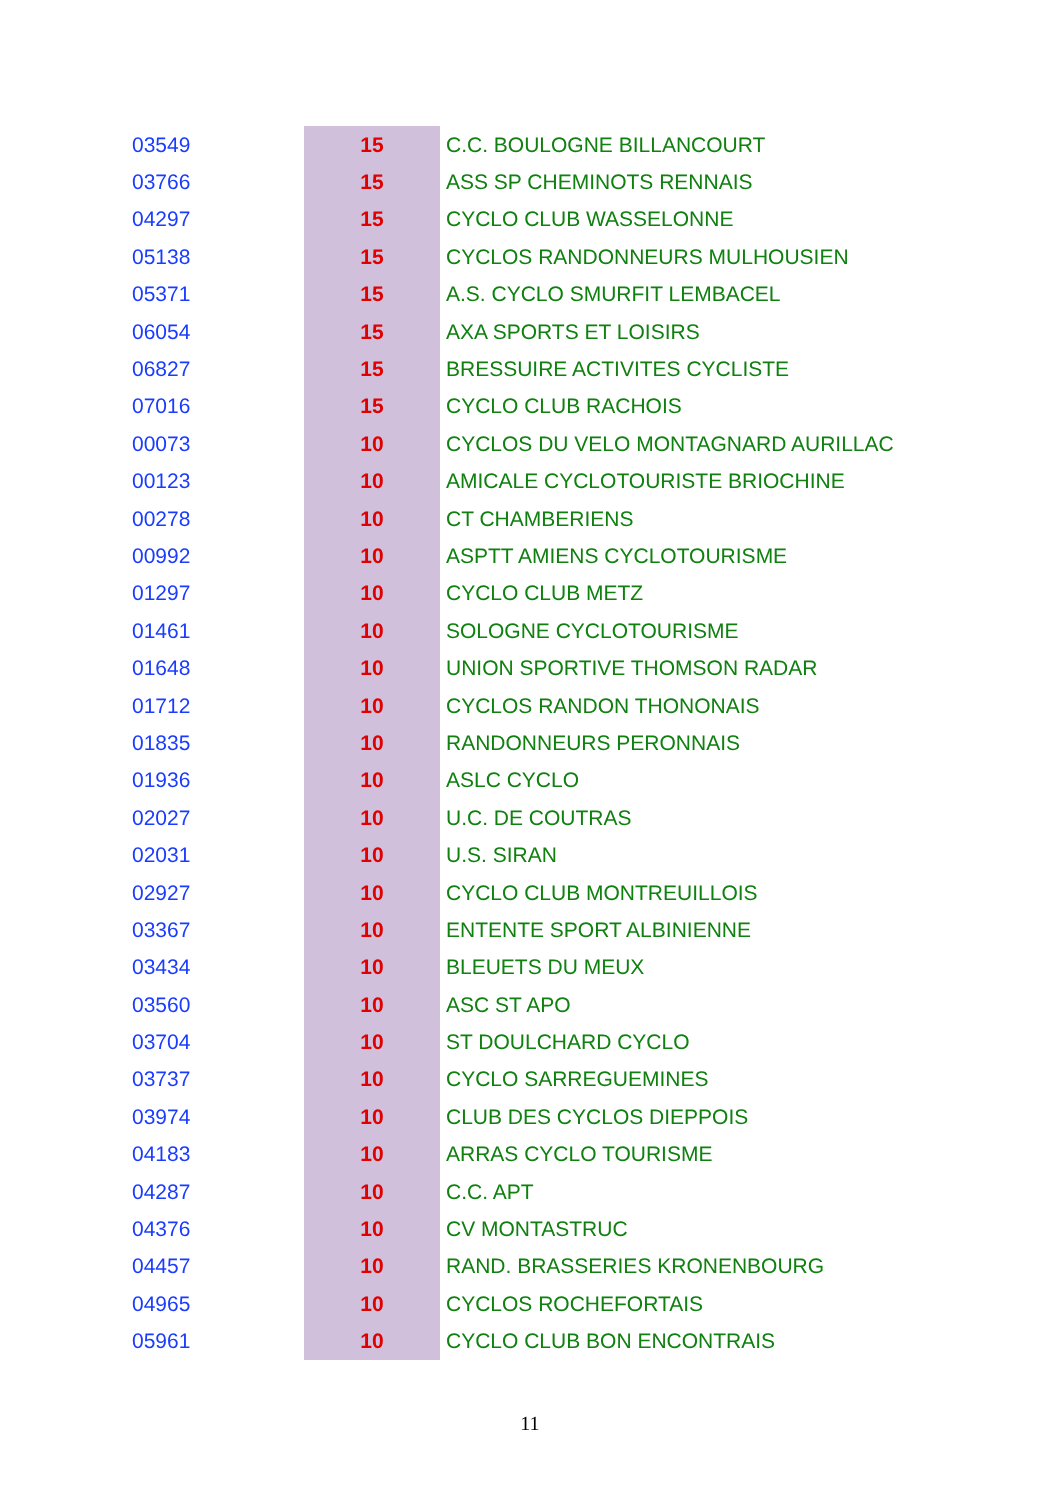| 03549 | 15 | C.C. BOULOGNE BILLANCOURT |
| 03766 | 15 | ASS SP CHEMINOTS RENNAIS |
| 04297 | 15 | CYCLO CLUB WASSELONNE |
| 05138 | 15 | CYCLOS RANDONNEURS MULHOUSIEN |
| 05371 | 15 | A.S. CYCLO SMURFIT LEMBACEL |
| 06054 | 15 | AXA SPORTS ET LOISIRS |
| 06827 | 15 | BRESSUIRE ACTIVITES CYCLISTE |
| 07016 | 15 | CYCLO CLUB RACHOIS |
| 00073 | 10 | CYCLOS DU VELO MONTAGNARD AURILLAC |
| 00123 | 10 | AMICALE CYCLOTOURISTE BRIOCHINE |
| 00278 | 10 | CT CHAMBERIENS |
| 00992 | 10 | ASPTT AMIENS CYCLOTOURISME |
| 01297 | 10 | CYCLO CLUB METZ |
| 01461 | 10 | SOLOGNE CYCLOTOURISME |
| 01648 | 10 | UNION SPORTIVE THOMSON RADAR |
| 01712 | 10 | CYCLOS RANDON THONONAIS |
| 01835 | 10 | RANDONNEURS PERONNAIS |
| 01936 | 10 | ASLC CYCLO |
| 02027 | 10 | U.C. DE COUTRAS |
| 02031 | 10 | U.S. SIRAN |
| 02927 | 10 | CYCLO CLUB MONTREUILLOIS |
| 03367 | 10 | ENTENTE SPORT ALBINIENNE |
| 03434 | 10 | BLEUETS DU MEUX |
| 03560 | 10 | ASC ST APO |
| 03704 | 10 | ST DOULCHARD CYCLO |
| 03737 | 10 | CYCLO SARREGUEMINES |
| 03974 | 10 | CLUB DES CYCLOS DIEPPOIS |
| 04183 | 10 | ARRAS CYCLO TOURISME |
| 04287 | 10 | C.C. APT |
| 04376 | 10 | CV MONTASTRUC |
| 04457 | 10 | RAND. BRASSERIES KRONENBOURG |
| 04965 | 10 | CYCLOS ROCHEFORTAIS |
| 05961 | 10 | CYCLO CLUB BON ENCONTRAIS |
11